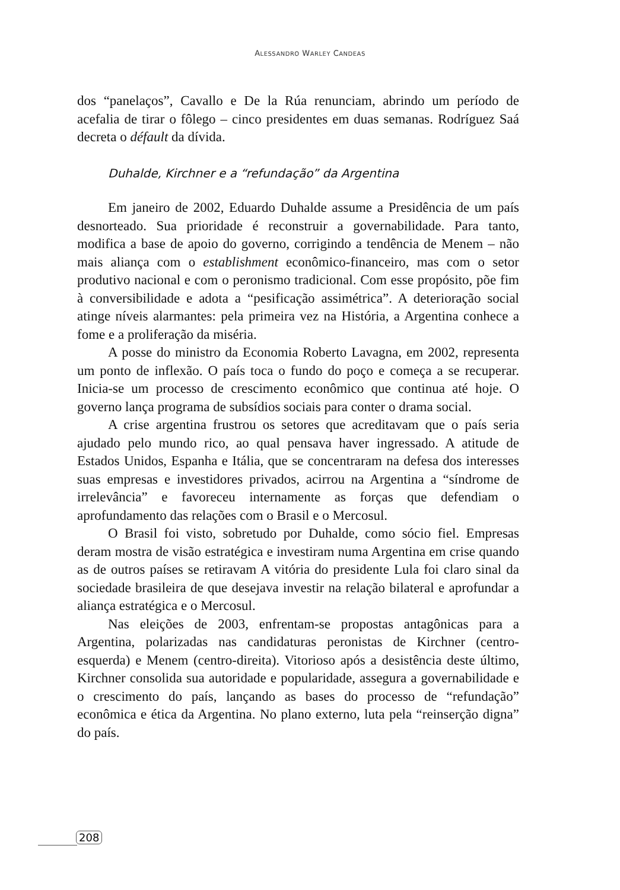ALESSANDRO WARLEY CANDEAS
dos “panelaços”, Cavallo e De la Rúa renunciam, abrindo um período de acefalia de tirar o fôlego – cinco presidentes em duas semanas. Rodríguez Saá decreta o défault da dívida.
Duhalde, Kirchner e a “refundação” da Argentina
Em janeiro de 2002, Eduardo Duhalde assume a Presidência de um país desnorteado. Sua prioridade é reconstruir a governabilidade. Para tanto, modifica a base de apoio do governo, corrigindo a tendência de Menem – não mais aliança com o establishment econômico-financeiro, mas com o setor produtivo nacional e com o peronismo tradicional. Com esse propósito, põe fim à conversibilidade e adota a “pesificação assimétrica”. A deterioração social atinge níveis alarmantes: pela primeira vez na História, a Argentina conhece a fome e a proliferação da miséria.
A posse do ministro da Economia Roberto Lavagna, em 2002, representa um ponto de inflexão. O país toca o fundo do poço e começa a se recuperar. Inicia-se um processo de crescimento econômico que continua até hoje. O governo lança programa de subsídios sociais para conter o drama social.
A crise argentina frustrou os setores que acreditavam que o país seria ajudado pelo mundo rico, ao qual pensava haver ingressado. A atitude de Estados Unidos, Espanha e Itália, que se concentraram na defesa dos interesses suas empresas e investidores privados, acirrou na Argentina a “síndrome de irrelevância” e favoreceu internamente as forças que defendiam o aprofundamento das relações com o Brasil e o Mercosul.
O Brasil foi visto, sobretudo por Duhalde, como sócio fiel. Empresas deram mostra de visão estratégica e investiram numa Argentina em crise quando as de outros países se retiravam A vitória do presidente Lula foi claro sinal da sociedade brasileira de que desejava investir na relação bilateral e aprofundar a aliança estratégica e o Mercosul.
Nas eleições de 2003, enfrentam-se propostas antagônicas para a Argentina, polarizadas nas candidaturas peronistas de Kirchner (centro-esquerda) e Menem (centro-direita). Vitorioso após a desistência deste último, Kirchner consolida sua autoridade e popularidade, assegura a governabilidade e o crescimento do país, lançando as bases do processo de “refundação” econômica e ética da Argentina. No plano externo, luta pela “reinserção digna” do país.
208